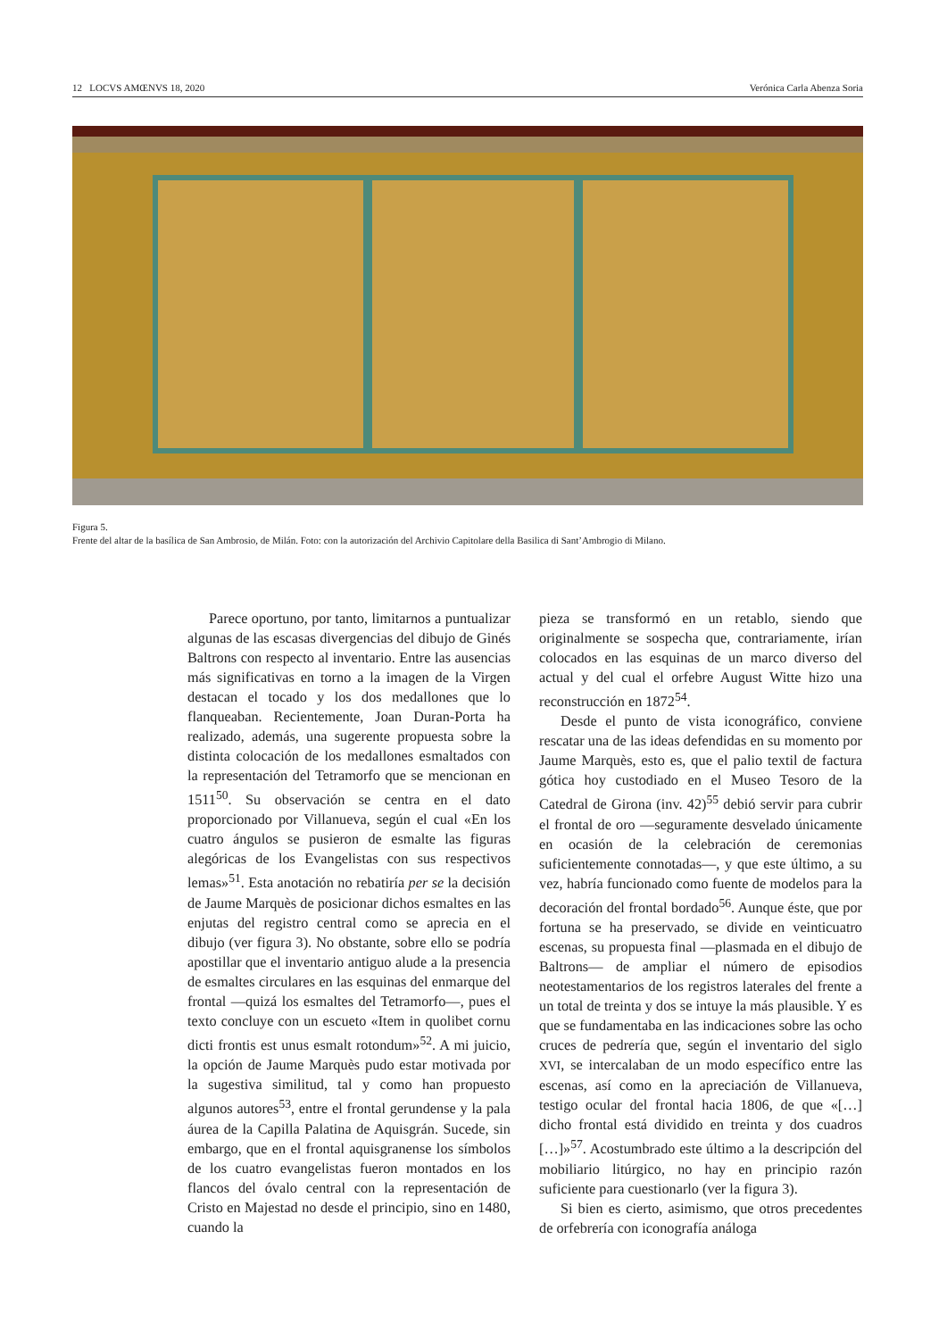12 LOCVS AMŒNVS 18, 2020 Verónica Carla Abenza Soria
Figura 5.
Frente del altar de la basílica de San Ambrosio, de Milán. Foto: con la autorización del Archivio Capitolare della Basilica di Sant’Ambrogio di Milano.
Parece oportuno, por tanto, limitarnos a puntualizar algunas de las escasas divergencias del dibujo de Ginés Baltrons con respecto al inventario. Entre las ausencias más significativas en torno a la imagen de la Virgen destacan el tocado y los dos medallones que lo flanqueaban. Recientemente, Joan Duran-Porta ha realizado, además, una sugerente propuesta sobre la distinta colocación de los medallones esmaltados con la representación del Tetramorfo que se mencionan en 1511<sup>50</sup>. Su observación se centra en el dato proporcionado por Villanueva, según el cual «En los cuatro ángulos se pusieron de esmalte las figuras alegóricas de los Evangelistas con sus respectivos lemas»<sup>51</sup>. Esta anotación no rebatiría per se la decisión de Jaume Marquès de posicionar dichos esmaltes en las enjutas del registro central como se aprecia en el dibujo (ver figura 3). No obstante, sobre ello se podría apostillar que el inventario antiguo alude a la presencia de esmaltes circulares en las esquinas del enmarque del frontal —quizá los esmaltes del Tetramorfo—, pues el texto concluye con un escueto «Item in quolibet cornu dicti frontis est unus esmalt rotondum»<sup>52</sup>. A mi juicio, la opción de Jaume Marquès pudo estar motivada por la sugestiva similitud, tal y como han propuesto algunos autores<sup>53</sup>, entre el frontal gerundense y la pala áurea de la Capilla Palatina de Aquisgrán. Sucede, sin embargo, que en el frontal aquisgranense los símbolos de los cuatro evangelistas fueron montados en los flancos del óvalo central con la representación de Cristo en Majestad no desde el principio, sino en 1480, cuando la
pieza se transformó en un retablo, siendo que originalmente se sospecha que, contrariamente, irían colocados en las esquinas de un marco diverso del actual y del cual el orfebre August Witte hizo una reconstrucción en 1872<sup>54</sup>.
Desde el punto de vista iconográfico, conviene rescatar una de las ideas defendidas en su momento por Jaume Marquès, esto es, que el palio textil de factura gótica hoy custodiado en el Museo Tesoro de la Catedral de Girona (inv. 42)<sup>55</sup> debió servir para cubrir el frontal de oro —seguramente desvelado únicamente en ocasión de la celebración de ceremonias suficientemente connotadas—, y que este último, a su vez, habría funcionado como fuente de modelos para la decoración del frontal bordado<sup>56</sup>. Aunque éste, que por fortuna se ha preservado, se divide en veinticuatro escenas, su propuesta final —plasmada en el dibujo de Baltrons— de ampliar el número de episodios neotestamentarios de los registros laterales del frente a un total de treinta y dos se intuye la más plausible. Y es que se fundamentaba en las indicaciones sobre las ocho cruces de pedrería que, según el inventario del siglo XVI, se intercalaban de un modo específico entre las escenas, así como en la apreciación de Villanueva, testigo ocular del frontal hacia 1806, de que «[…] dicho frontal está dividido en treinta y dos cuadros […]»<sup>57</sup>. Acostumbrado este último a la descripción del mobiliario litúrgico, no hay en principio razón suficiente para cuestionarlo (ver la figura 3).
Si bien es cierto, asimismo, que otros precedentes de orfebrería con iconografía análoga